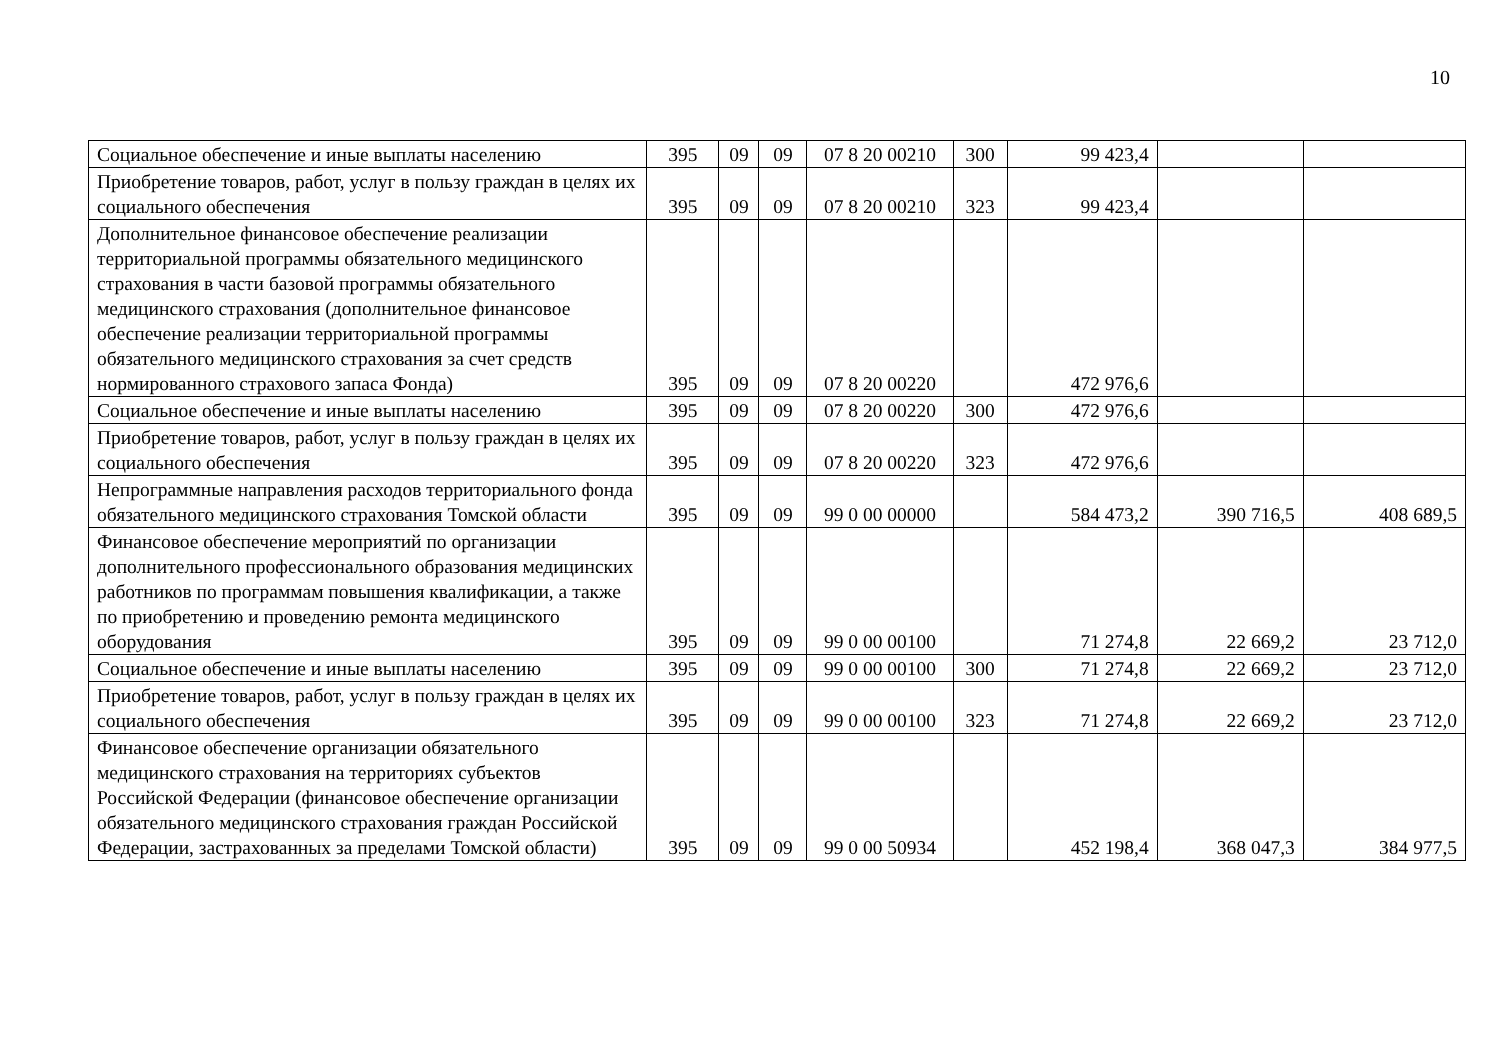10
| Социальное обеспечение и иные выплаты населению | 395 | 09 | 09 | 07 8 20 00210 | 300 | 99 423,4 | | |
| Приобретение товаров, работ, услуг в пользу граждан в целях их социального обеспечения | 395 | 09 | 09 | 07 8 20 00210 | 323 | 99 423,4 | | |
| Дополнительное финансовое обеспечение реализации территориальной программы обязательного медицинского страхования в части базовой программы обязательного медицинского страхования (дополнительное финансовое обеспечение реализации территориальной программы обязательного медицинского страхования за счет средств нормированного страхового запаса Фонда) | 395 | 09 | 09 | 07 8 20 00220 | | 472 976,6 | | |
| Социальное обеспечение и иные выплаты населению | 395 | 09 | 09 | 07 8 20 00220 | 300 | 472 976,6 | | |
| Приобретение товаров, работ, услуг в пользу граждан в целях их социального обеспечения | 395 | 09 | 09 | 07 8 20 00220 | 323 | 472 976,6 | | |
| Непрограммные направления расходов территориального фонда обязательного медицинского страхования Томской области | 395 | 09 | 09 | 99 0 00 00000 | | 584 473,2 | 390 716,5 | 408 689,5 |
| Финансовое обеспечение мероприятий по организации дополнительного профессионального образования медицинских работников по программам повышения квалификации, а также по приобретению и проведению ремонта медицинского оборудования | 395 | 09 | 09 | 99 0 00 00100 | | 71 274,8 | 22 669,2 | 23 712,0 |
| Социальное обеспечение и иные выплаты населению | 395 | 09 | 09 | 99 0 00 00100 | 300 | 71 274,8 | 22 669,2 | 23 712,0 |
| Приобретение товаров, работ, услуг в пользу граждан в целях их социального обеспечения | 395 | 09 | 09 | 99 0 00 00100 | 323 | 71 274,8 | 22 669,2 | 23 712,0 |
| Финансовое обеспечение организации обязательного медицинского страхования на территориях субъектов Российской Федерации (финансовое обеспечение организации обязательного медицинского страхования граждан Российской Федерации, застрахованных за пределами Томской области) | 395 | 09 | 09 | 99 0 00 50934 | | 452 198,4 | 368 047,3 | 384 977,5 |